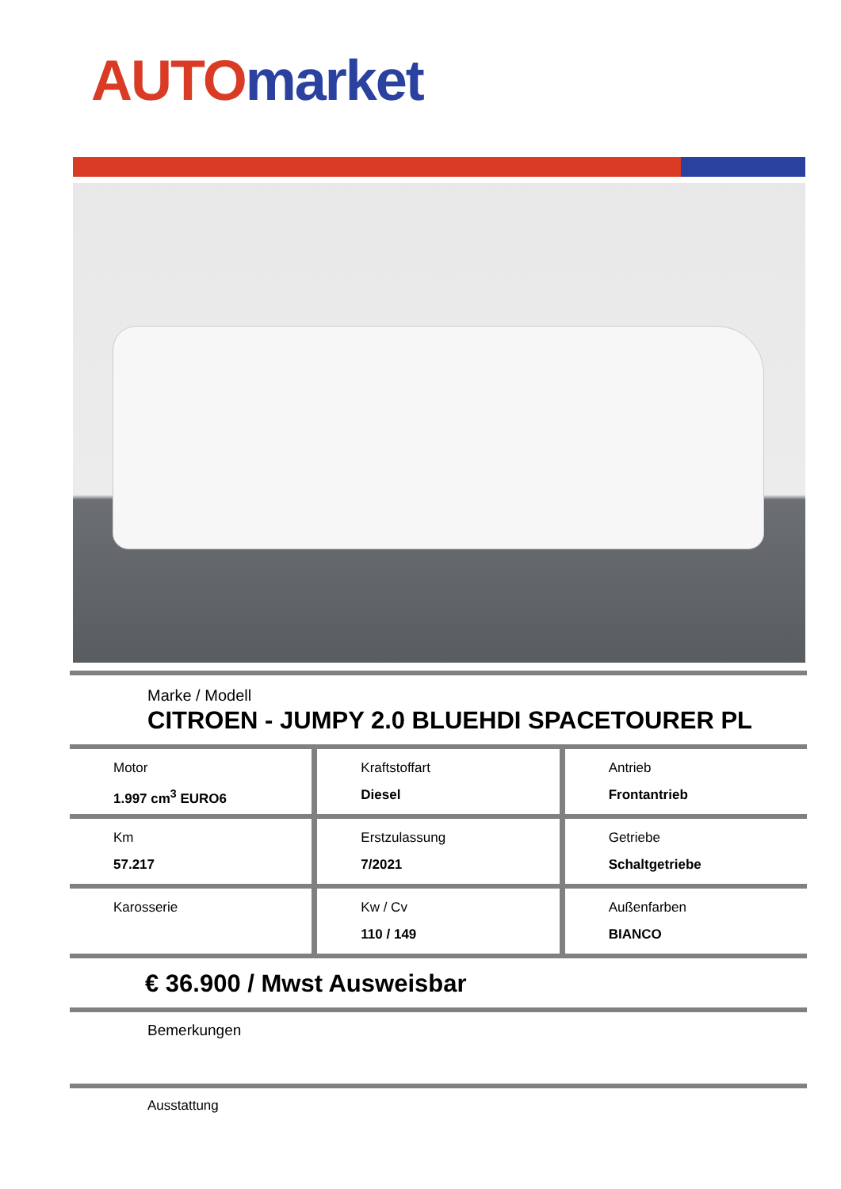AUTO market
Marke / Modell
CITROEN - JUMPY 2.0 BLUEHDI SPACETOURER PL
Motor
1.997 cm<sup>3</sup> EURO6
Kraftstoffart
Diesel
Antrieb
Frontantrieb
Km
57.217
Erstzulassung
7/2021
Getriebe
Schaltgetriebe
Karosserie Kw / Cv
110 / 149
Außenfarben
BIANCO
€ 36.900 / Mwst Ausweisbar
Bemerkungen
Ausstattung